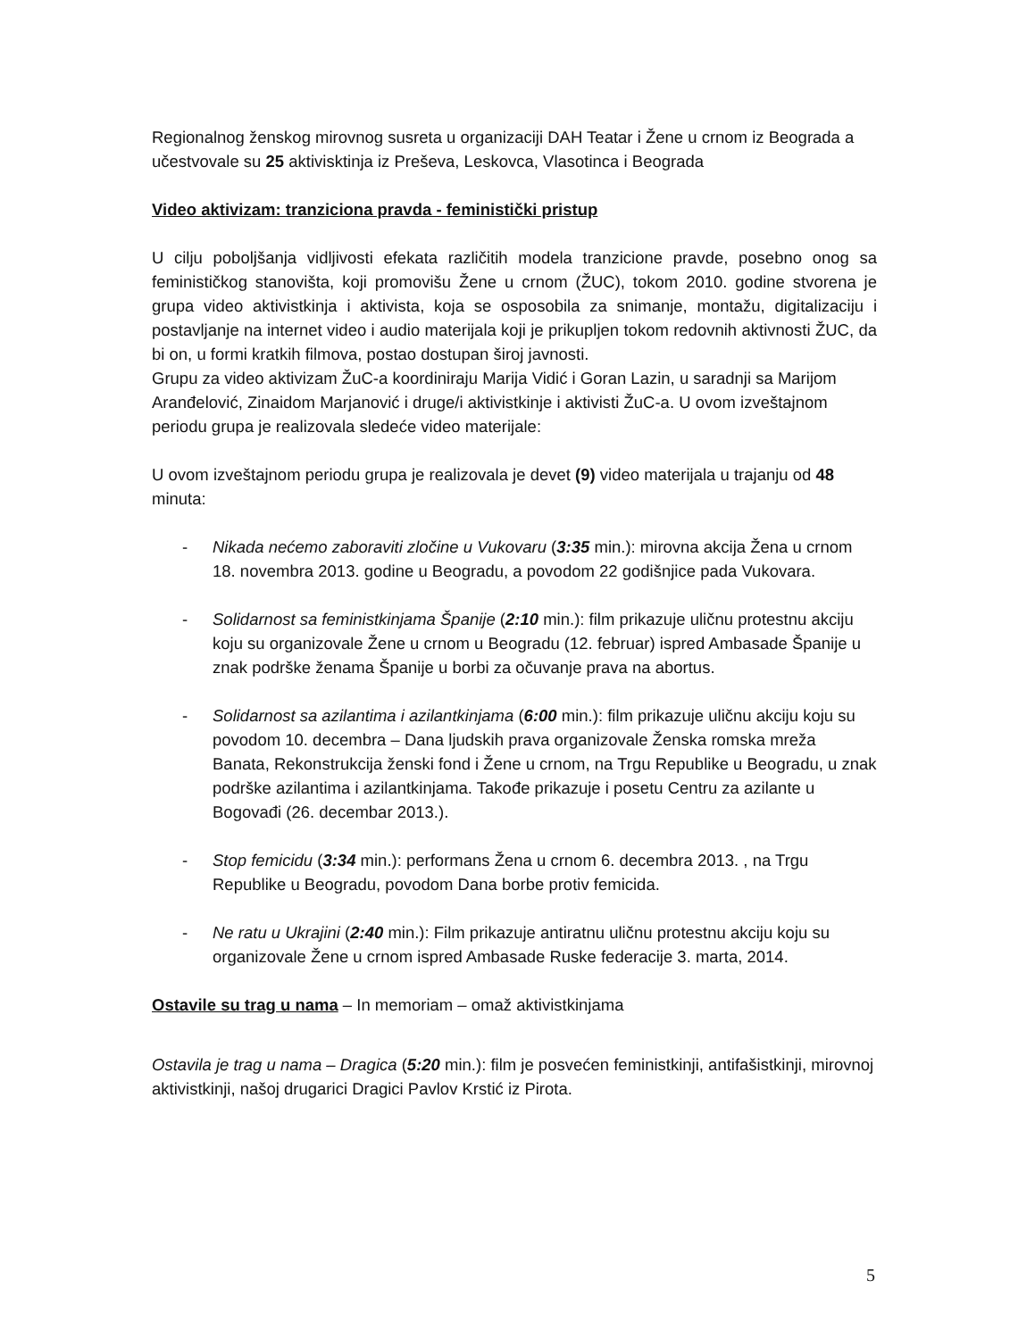Regionalnog ženskog mirovnog susreta u organizaciji DAH Teatar i Žene u crnom iz Beograda a učestvovale su 25 aktivisktinja iz Preševa, Leskovca, Vlasotinca i Beograda
Video aktivizam: tranziciona pravda - feministički pristup
U cilju poboljšanja vidljivosti efekata različitih modela tranzicione pravde, posebno onog sa feminističkog stanovišta, koji promovišu Žene u crnom (ŽUC), tokom 2010. godine stvorena je grupa video aktivistkinja i aktivista, koja se osposobila za snimanje, montažu, digitalizaciju i postavljanje na internet video i audio materijala koji je prikupljen tokom redovnih aktivnosti ŽUC, da bi on, u formi kratkih filmova, postao dostupan široj javnosti.
Grupu za video aktivizam ŽuC-a koordiniraju Marija Vidić i Goran Lazin, u saradnji sa Marijom Aranđelović, Zinaidom Marjanović i druge/i aktivistkinje i aktivisti ŽuC-a. U ovom izveštajnom periodu grupa je realizovala sledeće video materijale:
U ovom izveštajnom periodu grupa je realizovala je devet (9) video materijala u trajanju od 48 minuta:
- Nikada nećemo zaboraviti zločine u Vukovaru (3:35 min.): mirovna akcija Žena u crnom 18. novembra 2013. godine u Beogradu, a povodom 22 godišnjice pada Vukovara.
- Solidarnost sa feministkinjama Španije (2:10 min.): film prikazuje uličnu protestnu akciju koju su organizovale Žene u crnom u Beogradu (12. februar) ispred Ambasade Španije u znak podrške ženama Španije u borbi za očuvanje prava na abortus.
- Solidarnost sa azilantima i azilantkinjama (6:00 min.): film prikazuje uličnu akciju koju su povodom 10. decembra – Dana ljudskih prava organizovale Ženska romska mreža Banata, Rekonstrukcija ženski fond i Žene u crnom, na Trgu Republike u Beogradu, u znak podrške azilantima i azilantkinjama. Takođe prikazuje i posetu Centru za azilante u Bogovađi (26. decembar 2013.).
- Stop femicidu (3:34 min.): performans Žena u crnom 6. decembra 2013. , na Trgu Republike u Beogradu, povodom Dana borbe protiv femicida.
- Ne ratu u Ukrajini (2:40 min.): Film prikazuje antiratnu uličnu protestnu akciju koju su organizovale Žene u crnom ispred Ambasade Ruske federacije 3. marta, 2014.
Ostavile su trag u nama – In memoriam – omaž aktivistkinjama
Ostavila je trag u nama – Dragica (5:20 min.): film je posvećen feministkinji, antifašistkinji, mirovnoj aktivistkinji, našoj drugarici Dragici Pavlov Krstić iz Pirota.
5